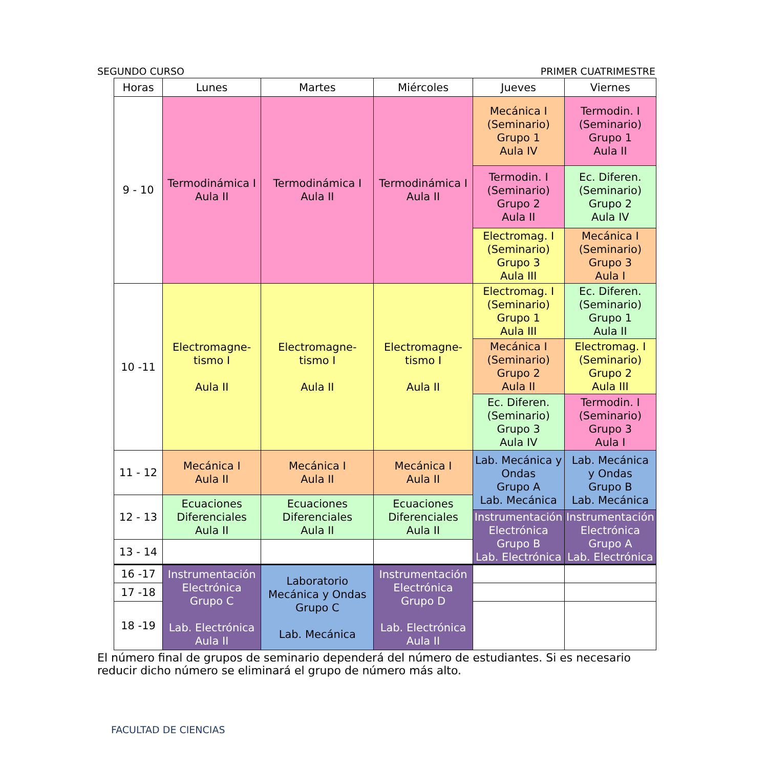SEGUNDO CURSO PRIMER CUATRIMESTRE
| Horas | Lunes | Martes | Miércoles | Jueves | Viernes |
| --- | --- | --- | --- | --- | --- |
| 9 - 10 | Termodinámica I Aula II | Termodinámica I Aula II | Termodinámica I Aula II | Mecánica I (Seminario) Grupo 1 Aula IV | Termodin. I (Seminario) Grupo 1 Aula II |
| | | | | Termodin. I (Seminario) Grupo 2 Aula II | Ec. Diferen. (Seminario) Grupo 2 Aula IV |
| | | | | Electromag. I (Seminario) Grupo 3 Aula III | Mecánica I (Seminario) Grupo 3 Aula I |
| 10 -11 | Electromagne- tismo I Aula II | Electromagne- tismo I Aula II | Electromagne- tismo I Aula II | Electromag. I (Seminario) Grupo 1 Aula III | Ec. Diferen. (Seminario) Grupo 1 Aula II |
| | | | | Mecánica I (Seminario) Grupo 2 Aula II | Electromag. I (Seminario) Grupo 2 Aula III |
| | | | | Ec. Diferen. (Seminario) Grupo 3 Aula IV | Termodin. I (Seminario) Grupo 3 Aula I |
| 11 - 12 | Mecánica I Aula II | Mecánica I Aula II | Mecánica I Aula II | Lab. Mecánica y Ondas Grupo A Lab. Mecánica | Lab. Mecánica y Ondas Grupo B Lab. Mecánica |
| 12 - 13 | Ecuaciones Diferenciales Aula II | Ecuaciones Diferenciales Aula II | Ecuaciones Diferenciales Aula II | | |
| | | | | Instrumentación Electrónica Grupo B Lab. Electrónica | Instrumentación Electrónica Grupo A Lab. Electrónica |
| 13 - 14 | | | | | |
| 16 -17 | Instrumentación Electrónica Grupo C Lab. Electrónica Aula II | Laboratorio Mecánica y Ondas Grupo C Lab. Mecánica | Instrumentación Electrónica Grupo D Lab. Electrónica Aula II | | |
| 17 -18 | | | | | |
| 18 -19 | | | | | |
El número final de grupos de seminario dependerá del número de estudiantes. Si es necesario reducir dicho número se eliminará el grupo de número más alto.
FACULTAD DE CIENCIAS